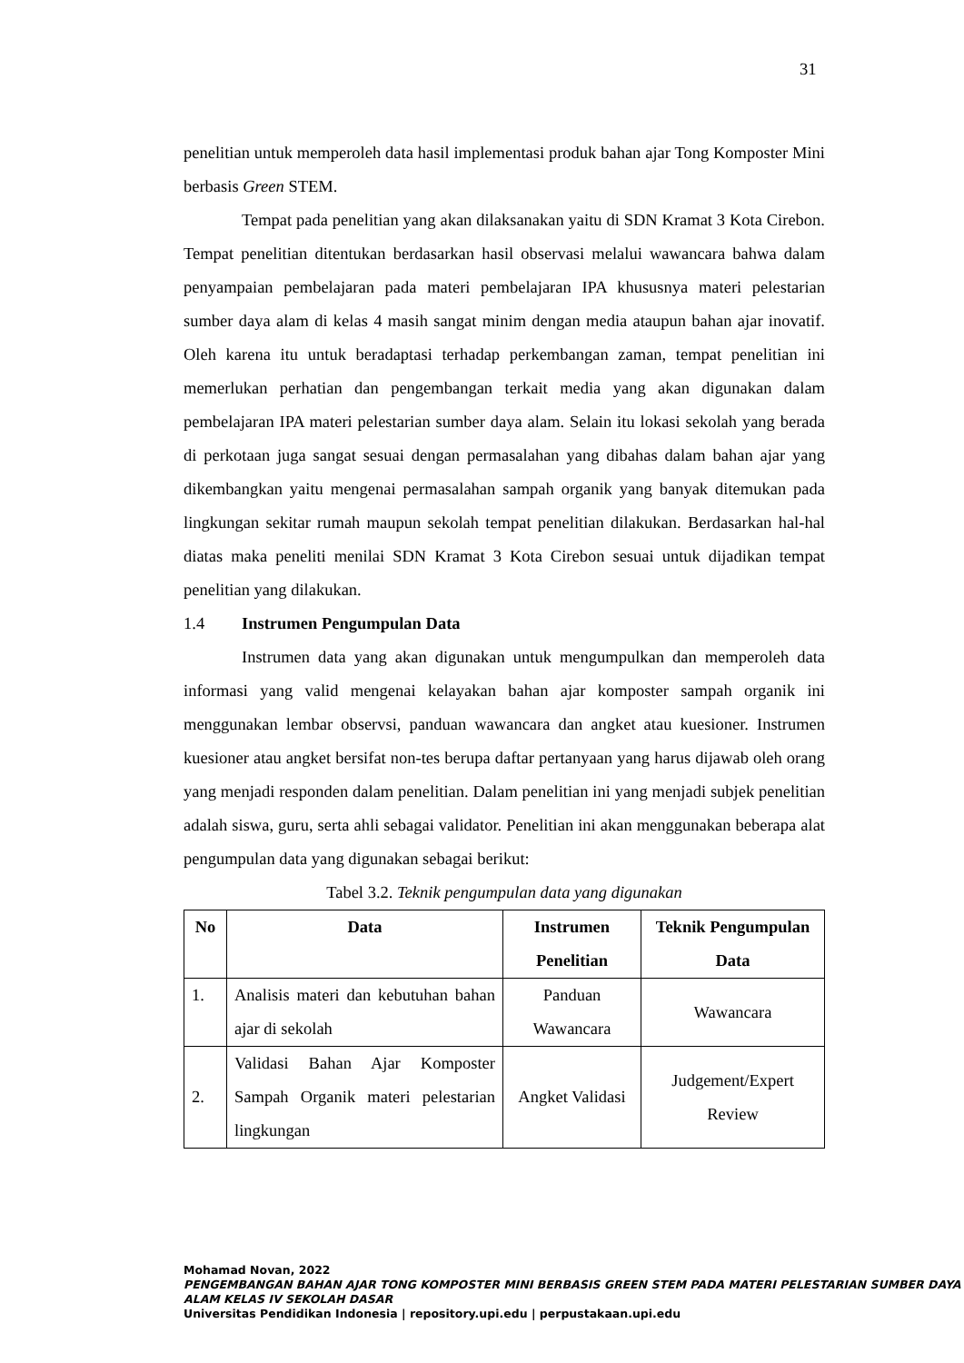31
penelitian untuk memperoleh data hasil implementasi produk bahan ajar Tong Komposter Mini berbasis Green STEM.
Tempat pada penelitian yang akan dilaksanakan yaitu di SDN Kramat 3 Kota Cirebon. Tempat penelitian ditentukan berdasarkan hasil observasi melalui wawancara bahwa dalam penyampaian pembelajaran pada materi pembelajaran IPA khususnya materi pelestarian sumber daya alam di kelas 4 masih sangat minim dengan media ataupun bahan ajar inovatif. Oleh karena itu untuk beradaptasi terhadap perkembangan zaman, tempat penelitian ini memerlukan perhatian dan pengembangan terkait media yang akan digunakan dalam pembelajaran IPA materi pelestarian sumber daya alam. Selain itu lokasi sekolah yang berada di perkotaan juga sangat sesuai dengan permasalahan yang dibahas dalam bahan ajar yang dikembangkan yaitu mengenai permasalahan sampah organik yang banyak ditemukan pada lingkungan sekitar rumah maupun sekolah tempat penelitian dilakukan. Berdasarkan hal-hal diatas maka peneliti menilai SDN Kramat 3 Kota Cirebon sesuai untuk dijadikan tempat penelitian yang dilakukan.
1.4 Instrumen Pengumpulan Data
Instrumen data yang akan digunakan untuk mengumpulkan dan memperoleh data informasi yang valid mengenai kelayakan bahan ajar komposter sampah organik ini menggunakan lembar observsi, panduan wawancara dan angket atau kuesioner. Instrumen kuesioner atau angket bersifat non-tes berupa daftar pertanyaan yang harus dijawab oleh orang yang menjadi responden dalam penelitian. Dalam penelitian ini yang menjadi subjek penelitian adalah siswa, guru, serta ahli sebagai validator. Penelitian ini akan menggunakan beberapa alat pengumpulan data yang digunakan sebagai berikut:
Tabel 3.2. Teknik pengumpulan data yang digunakan
| No | Data | Instrumen Penelitian | Teknik Pengumpulan Data |
| --- | --- | --- | --- |
| 1. | Analisis materi dan kebutuhan bahan ajar di sekolah | Panduan Wawancara | Wawancara |
| 2. | Validasi Bahan Ajar Komposter Sampah Organik materi pelestarian lingkungan | Angket Validasi | Judgement/Expert Review |
Mohamad Novan, 2022
PENGEMBANGAN BAHAN AJAR TONG KOMPOSTER MINI BERBASIS GREEN STEM PADA MATERI PELESTARIAN SUMBER DAYA ALAM KELAS IV SEKOLAH DASAR
Universitas Pendidikan Indonesia | repository.upi.edu | perpustakaan.upi.edu